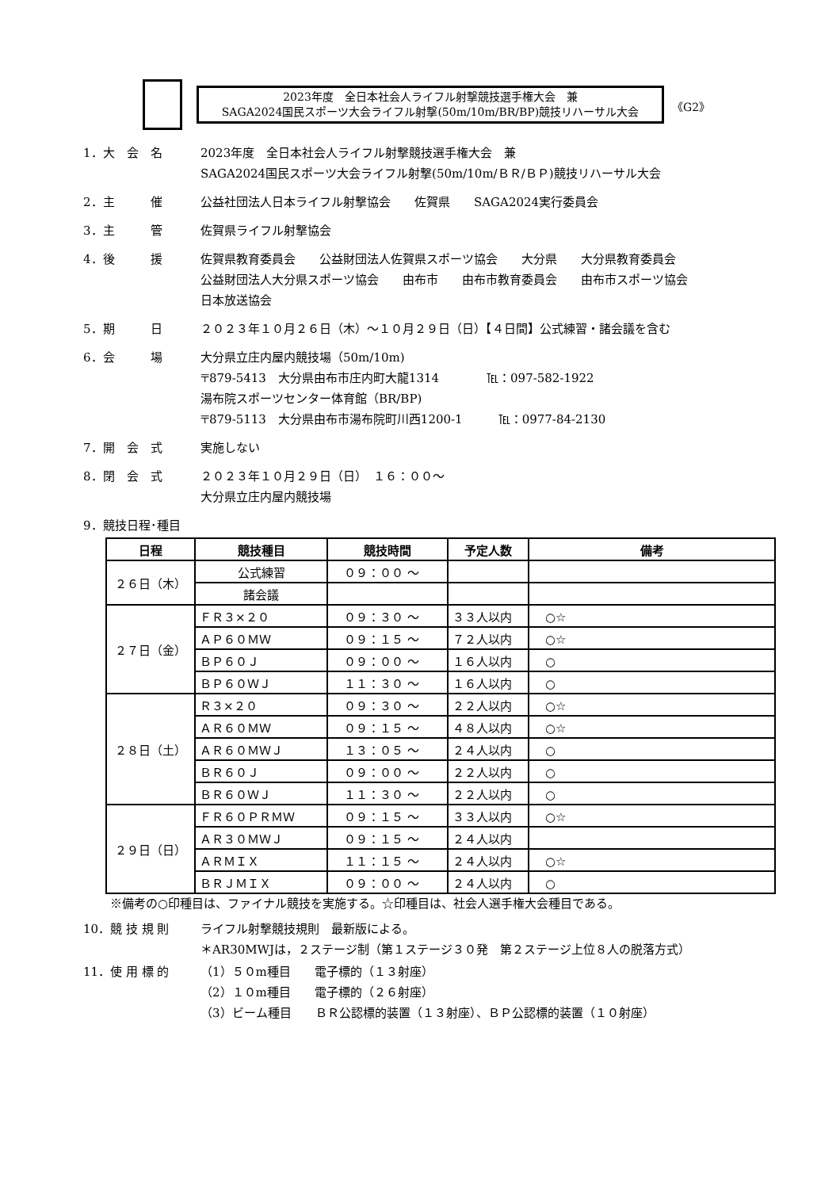2023年度　全日本社会人ライフル射撃競技選手権大会　兼
SAGA2024国民スポーツ大会ライフル射撃(50m/10m/BR/BP)競技リハーサル大会
《G2》
1．大　会　名 2023年度　全日本社会人ライフル射撃競技選手権大会　兼
SAGA2024国民スポーツ大会ライフル射撃(50m/10m/ＢＲ/ＢＰ)競技リハーサル大会
2．主　　　催 公益社団法人日本ライフル射撃協会　　佐賀県　　SAGA2024実行委員会
3．主　　　管 佐賀県ライフル射撃協会
4．後　　　援 佐賀県教育委員会　　公益財団法人佐賀県スポーツ協会　　大分県　　大分県教育委員会
公益財団法人大分県スポーツ協会　　由布市　　由布市教育委員会　　由布市スポーツ協会
日本放送協会
5．期　　　日 ２０２３年１０月２６日（木）～１０月２９日（日）【４日間】公式練習・諸会議を含む
6．会　　　場 大分県立庄内屋内競技場（50m/10m)
〒879-5413　大分県由布市庄内町大龍1314　　　　℡：097-582-1922
湯布院スポーツセンター体育館（BR/BP)
〒879-5113　大分県由布市湯布院町川西1200-1　　　℡：0977-84-2130
7．開　会　式 実施しない
8．閉　会　式 ２０２３年１０月２９日（日）　１６：００～
大分県立庄内屋内競技場
9．競技日程･種目
| 日程 | 競技種目 | 競技時間 | 予定人数 | 備考 |
| --- | --- | --- | --- | --- |
| ２６日（木） | 公式練習 | ０９：００ ～ | | |
| | 諸会議 | | | |
| ２７日（金） | ＦＲ３×２０ | ０９：３０ ～ | ３３人以内 | ○☆ |
| | ＡＰ６０ＭＷ | ０９：１５ ～ | ７２人以内 | ○☆ |
| | ＢＰ６０Ｊ | ０９：００ ～ | １６人以内 | ○ |
| | ＢＰ６０ＷＪ | １１：３０ ～ | １６人以内 | ○ |
| ２８日（土） | Ｒ３×２０ | ０９：３０ ～ | ２２人以内 | ○☆ |
| | ＡＲ６０ＭＷ | ０９：１５ ～ | ４８人以内 | ○☆ |
| | ＡＲ６０ＭＷＪ | １３：０５ ～ | ２４人以内 | ○ |
| | ＢＲ６０Ｊ | ０９：００ ～ | ２２人以内 | ○ |
| | ＢＲ６０ＷＪ | １１：３０ ～ | ２２人以内 | ○ |
| ２９日（日） | ＦＲ６０ＰＲＭＷ | ０９：１５ ～ | ３３人以内 | ○☆ |
| | ＡＲ３０ＭＷＪ | ０９：１５ ～ | ２４人以内 | |
| | ＡＲＭＩＸ | １１：１５ ～ | ２４人以内 | ○☆ |
| | ＢＲＪＭＩＸ | ０９：００ ～ | ２４人以内 | ○ |
※備考の○印種目は、ファイナル競技を実施する。☆印種目は、社会人選手権大会種目である。
10．競 技 規 則 ライフル射撃競技規則　最新版による。
＊AR30MWJは，２ステージ制（第１ステージ３０発　第２ステージ上位８人の脱落方式）
11．使 用 標 的 （1）５０m種目　　電子標的（１３射座）
（2）１０m種目　　電子標的（２６射座）
（3）ビーム種目　　ＢＲ公認標的装置（１３射座）、ＢＰ公認標的装置（１０射座）